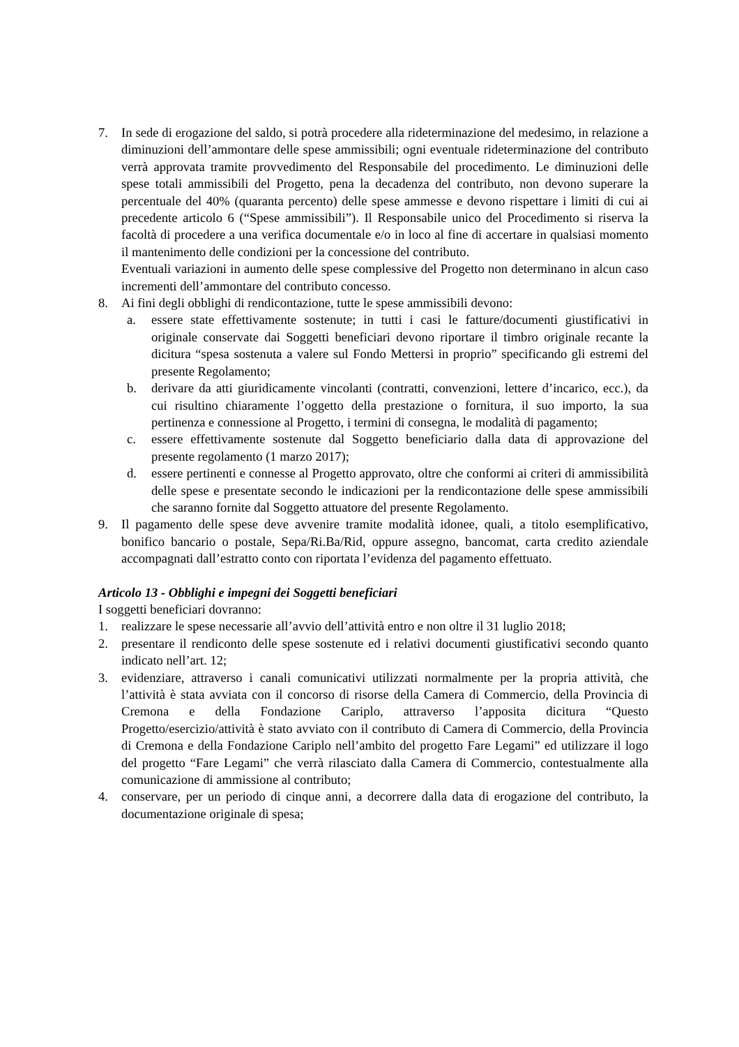7. In sede di erogazione del saldo, si potrà procedere alla rideterminazione del medesimo, in relazione a diminuzioni dell’ammontare delle spese ammissibili; ogni eventuale rideterminazione del contributo verrà approvata tramite provvedimento del Responsabile del procedimento. Le diminuzioni delle spese totali ammissibili del Progetto, pena la decadenza del contributo, non devono superare la percentuale del 40% (quaranta percento) delle spese ammesse e devono rispettare i limiti di cui ai precedente articolo 6 (“Spese ammissibili”). Il Responsabile unico del Procedimento si riserva la facoltà di procedere a una verifica documentale e/o in loco al fine di accertare in qualsiasi momento il mantenimento delle condizioni per la concessione del contributo.
Eventuali variazioni in aumento delle spese complessive del Progetto non determinano in alcun caso incrementi dell’ammontare del contributo concesso.
8. Ai fini degli obblighi di rendicontazione, tutte le spese ammissibili devono:
a. essere state effettivamente sostenute; in tutti i casi le fatture/documenti giustificativi in originale conservate dai Soggetti beneficiari devono riportare il timbro originale recante la dicitura “spesa sostenuta a valere sul Fondo Mettersi in proprio” specificando gli estremi del presente Regolamento;
b. derivare da atti giuridicamente vincolanti (contratti, convenzioni, lettere d’incarico, ecc.), da cui risultino chiaramente l’oggetto della prestazione o fornitura, il suo importo, la sua pertinenza e connessione al Progetto, i termini di consegna, le modalità di pagamento;
c. essere effettivamente sostenute dal Soggetto beneficiario dalla data di approvazione del presente regolamento (1 marzo 2017);
d. essere pertinenti e connesse al Progetto approvato, oltre che conformi ai criteri di ammissibilità delle spese e presentate secondo le indicazioni per la rendicontazione delle spese ammissibili che saranno fornite dal Soggetto attuatore del presente Regolamento.
9. Il pagamento delle spese deve avvenire tramite modalità idonee, quali, a titolo esemplificativo, bonifico bancario o postale, Sepa/Ri.Ba/Rid, oppure assegno, bancomat, carta credito aziendale accompagnati dall’estratto conto con riportata l’evidenza del pagamento effettuato.
Articolo 13 - Obblighi e impegni dei Soggetti beneficiari
I soggetti beneficiari dovranno:
1. realizzare le spese necessarie all’avvio dell’attività entro e non oltre il 31 luglio 2018;
2. presentare il rendiconto delle spese sostenute ed i relativi documenti giustificativi secondo quanto indicato nell’art. 12;
3. evidenziare, attraverso i canali comunicativi utilizzati normalmente per la propria attività, che l’attività è stata avviata con il concorso di risorse della Camera di Commercio, della Provincia di Cremona e della Fondazione Cariplo, attraverso l’apposita dicitura “Questo Progetto/esercizio/attività è stato avviato con il contributo di Camera di Commercio, della Provincia di Cremona e della Fondazione Cariplo nell’ambito del progetto Fare Legami” ed utilizzare il logo del progetto “Fare Legami” che verrà rilasciato dalla Camera di Commercio, contestualmente alla comunicazione di ammissione al contributo;
4. conservare, per un periodo di cinque anni, a decorrere dalla data di erogazione del contributo, la documentazione originale di spesa;